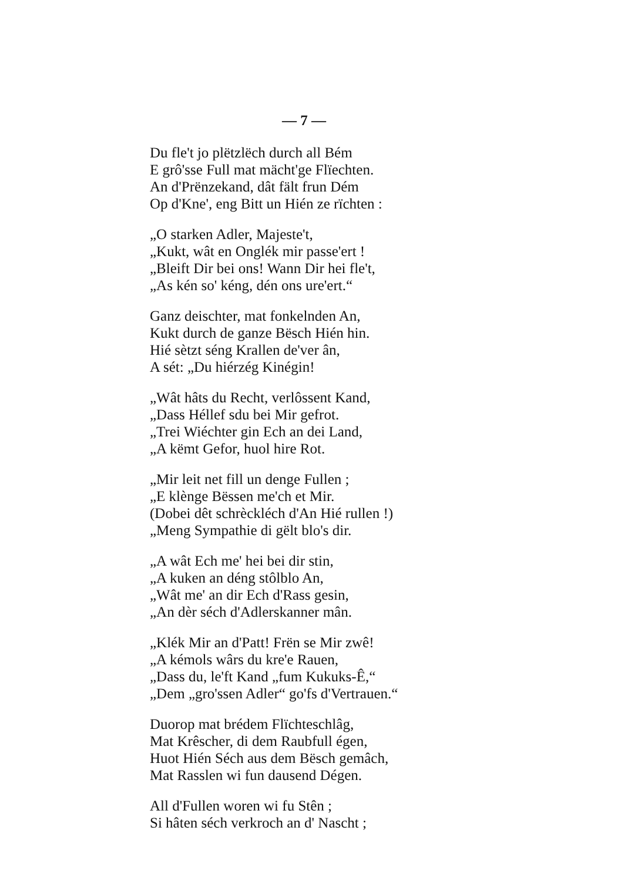— 7 —
Du fle't jo plëtzlëch durch all Bém
E grô'sse Full mat mächt'ge Flïechten.
An d'Prënzekand, dât fält frun Dém
Op d'Kne', eng Bitt un Hién ze rïchten :
„O starken Adler, Majeste't,
„Kukt, wât en Onglék mir passe'ert !
„Bleift Dir bei ons! Wann Dir hei fle't,
„As kén so' kéng, dén ons ure'ert.“
Ganz deischter, mat fonkelnden An,
Kukt durch de ganze Bësch Hién hin.
Hié sètzt séng Krallen de'ver ân,
A sét: „Du hiérzég Kinégin!
„Wât hâts du Recht, verlôssent Kand,
„Dass Héllef sdu bei Mir gefrot.
„Trei Wiéchter gin Ech an dei Land,
„A këmt Gefor, huol hire Rot.
„Mir leit net fill un denge Fullen ;
„E klènge Bëssen me'ch et Mir.
(Dobei dêt schrèckléch d'An Hié rullen !)
„Meng Sympathie di gëlt blo's dir.
„A wât Ech me' hei bei dir stin,
„A kuken an déng stôlblo An,
„Wât me' an dir Ech d'Rass gesin,
„An dèr séch d'Adlerskanner mân.
„Klék Mir an d'Patt! Frën se Mir zwê!
„A kémols wârs du kre'e Rauen,
„Dass du, le'ft Kand „fum Kukuks-Ê,“
„Dem „gro'ssen Adler“ go'fs d'Vertrauen.“
Duorop mat brédem Flïchteschlâg,
Mat Krêscher, di dem Raubfull égen,
Huot Hién Séch aus dem Bësch gemâch,
Mat Rasslen wi fun dausend Dégen.
All d'Fullen woren wi fu Stên ;
Si hâten séch verkroch an d' Nascht ;